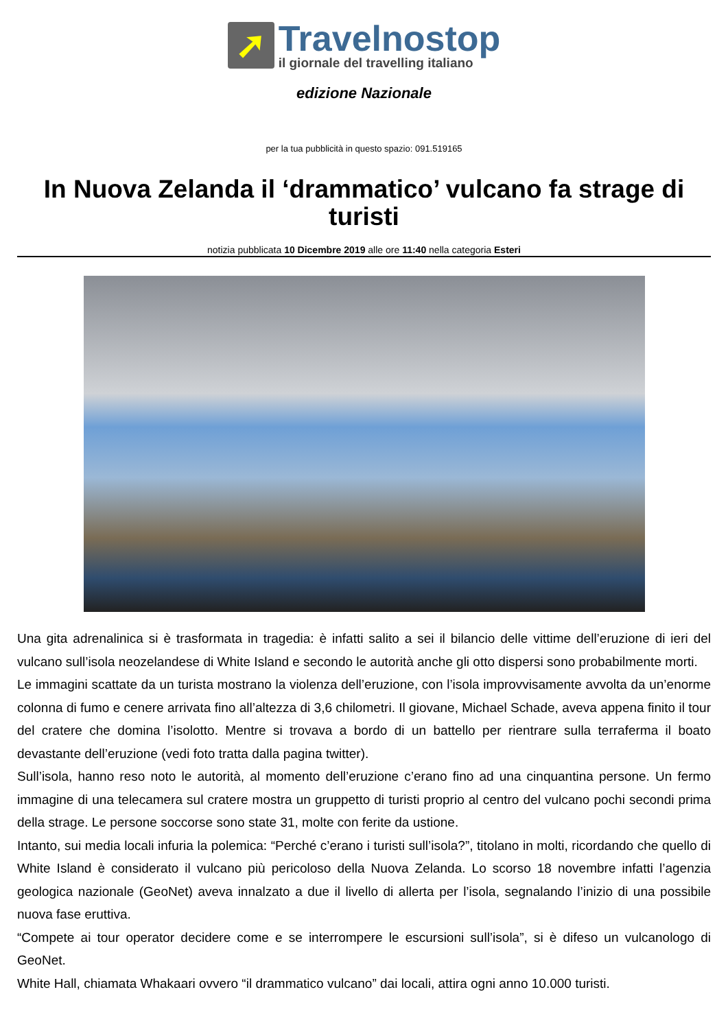➚
Travelnostop
il giornale del travelling italiano
edizione Nazionale
per la tua pubblicità in questo spazio: 091.519165
In Nuova Zelanda il ‘drammatico’ vulcano fa strage di turisti
notizia pubblicata 10 Dicembre 2019 alle ore 11:40 nella categoria Esteri
Una gita adrenalinica si è trasformata in tragedia: è infatti salito a sei il bilancio delle vittime dell’eruzione di ieri del vulcano sull’isola neozelandese di White Island e secondo le autorità anche gli otto dispersi sono probabilmente morti.
Le immagini scattate da un turista mostrano la violenza dell’eruzione, con l’isola improvvisamente avvolta da un’enorme colonna di fumo e cenere arrivata fino all’altezza di 3,6 chilometri. Il giovane, Michael Schade, aveva appena finito il tour del cratere che domina l’isolotto. Mentre si trovava a bordo di un battello per rientrare sulla terraferma il boato devastante dell’eruzione (vedi foto tratta dalla pagina twitter).
Sull’isola, hanno reso noto le autorità, al momento dell’eruzione c’erano fino ad una cinquantina persone. Un fermo immagine di una telecamera sul cratere mostra un gruppetto di turisti proprio al centro del vulcano pochi secondi prima della strage. Le persone soccorse sono state 31, molte con ferite da ustione.
Intanto, sui media locali infuria la polemica: “Perché c’erano i turisti sull’isola?”, titolano in molti, ricordando che quello di White Island è considerato il vulcano più pericoloso della Nuova Zelanda. Lo scorso 18 novembre infatti l’agenzia geologica nazionale (GeoNet) aveva innalzato a due il livello di allerta per l’isola, segnalando l’inizio di una possibile nuova fase eruttiva.
“Compete ai tour operator decidere come e se interrompere le escursioni sull’isola”, si è difeso un vulcanologo di GeoNet.
White Hall, chiamata Whakaari ovvero “il drammatico vulcano” dai locali, attira ogni anno 10.000 turisti.